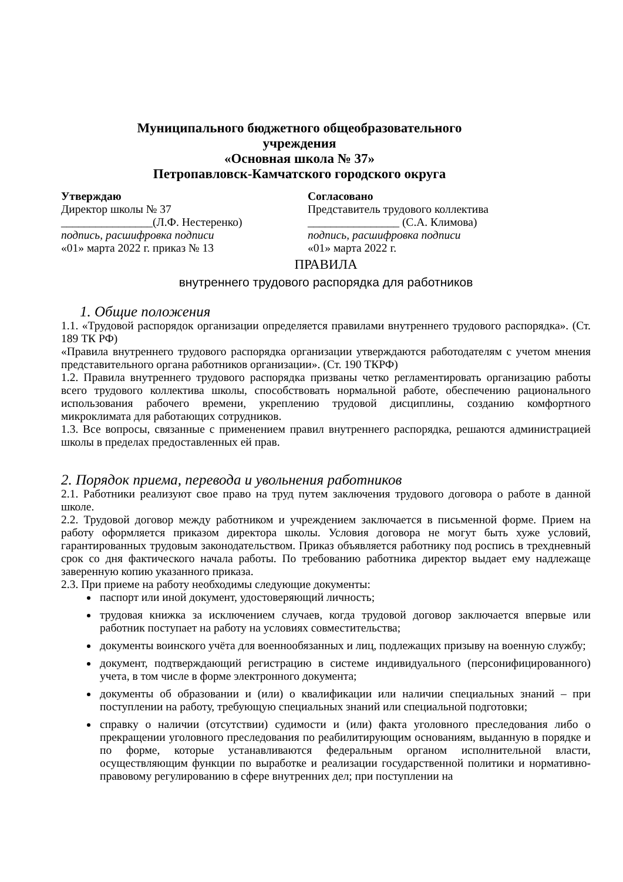Муниципального бюджетного общеобразовательного
учреждения
«Основная школа № 37»
Петропавловск-Камчатского городского округа
Утверждаю
Директор школы № 37
________________(Л.Ф. Нестеренко)
подпись, расшифровка подписи
«01» марта 2022 г. приказ № 13
Согласовано
Представитель трудового коллектива
________________ (С.А. Климова)
подпись, расшифровка подписи
«01» марта 2022 г.
ПРАВИЛА
внутреннего трудового распорядка для работников
1. Общие положения
1.1. «Трудовой распорядок организации определяется правилами внутреннего трудового распорядка». (Ст. 189 ТК РФ)
«Правила внутреннего трудового распорядка организации утверждаются работодателям с учетом мнения представительного органа работников организации». (Ст. 190 ТКРФ)
1.2. Правила внутреннего трудового распорядка призваны четко регламентировать организацию работы всего трудового коллектива школы, способствовать нормальной работе, обеспечению рационального использования рабочего времени, укреплению трудовой дисциплины, созданию комфортного микроклимата для работающих сотрудников.
1.3. Все вопросы, связанные с применением правил внутреннего распорядка, решаются администрацией школы в пределах предоставленных ей прав.
2. Порядок приема, перевода и увольнения работников
2.1. Работники реализуют свое право на труд путем заключения трудового договора о работе в данной школе.
2.2. Трудовой договор между работником и учреждением заключается в письменной форме. Прием на работу оформляется приказом директора школы. Условия договора не могут быть хуже условий, гарантированных трудовым законодательством. Приказ объявляется работнику под роспись в трехдневный срок со дня фактического начала работы. По требованию работника директор выдает ему надлежаще заверенную копию указанного приказа.
2.3. При приеме на работу необходимы следующие документы:
паспорт или иной документ, удостоверяющий личность;
трудовая книжка за исключением случаев, когда трудовой договор заключается впервые или работник поступает на работу на условиях совместительства;
документы воинского учёта для военнообязанных и лиц, подлежащих призыву на военную службу;
документ, подтверждающий регистрацию в системе индивидуального (персонифицированного) учета, в том числе в форме электронного документа;
документы об образовании и (или) о квалификации или наличии специальных знаний – при поступлении на работу, требующую специальных знаний или специальной подготовки;
справку о наличии (отсутствии) судимости и (или) факта уголовного преследования либо о прекращении уголовного преследования по реабилитирующим основаниям, выданную в порядке и по форме, которые устанавливаются федеральным органом исполнительной власти, осуществляющим функции по выработке и реализации государственной политики и нормативно-правовому регулированию в сфере внутренних дел; при поступлении на